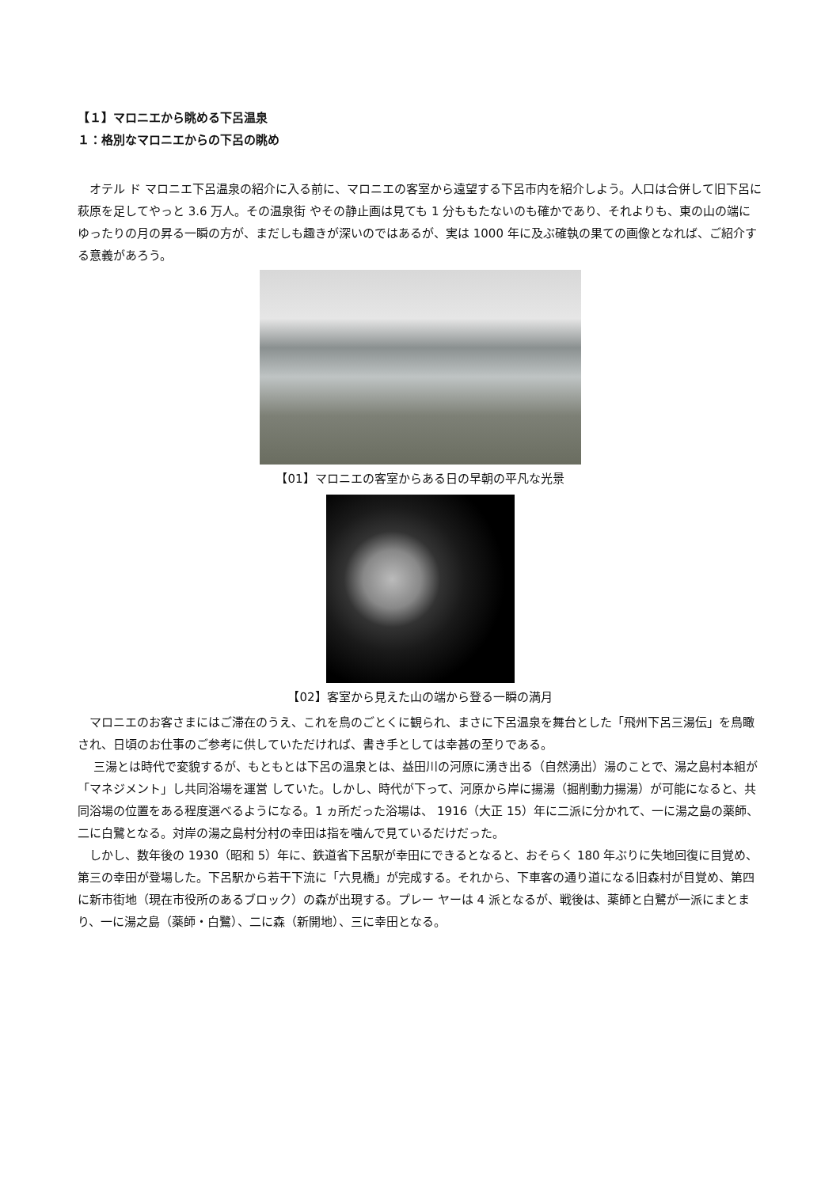【１】マロニエから眺める下呂温泉
１：格別なマロニエからの下呂の眺め
オテル ド マロニエ下呂温泉の紹介に入る前に、マロニエの客室から遠望する下呂市内を紹介しよう。人口は合併して旧下呂に萩原を足してやっと 3.6 万人。その温泉街 やその静止画は見ても 1 分ももたないのも確かであり、それよりも、東の山の端にゆったりの月の昇る一瞬の方が、まだしも趣きが深いのではあるが、実は 1000 年に及ぶ確執の果ての画像となれば、ご紹介する意義があろう。
【01】マロニエの客室からある日の早朝の平凡な光景
【02】客室から見えた山の端から登る一瞬の満月
マロニエのお客さまにはご滞在のうえ、これを鳥のごとくに観られ、まさに下呂温泉を舞台とした「飛州下呂三湯伝」を鳥瞰され、日頃のお仕事のご参考に供していただければ、書き手としては幸甚の至りである。
三湯とは時代で変貌するが、もともとは下呂の温泉とは、益田川の河原に湧き出る（自然湧出）湯のことで、湯之島村本組が「マネジメント」し共同浴場を運営 していた。しかし、時代が下って、河原から岸に揚湯（掘削動力揚湯）が可能になると、共同浴場の位置をある程度選べるようになる。1 ヵ所だった浴場は、 1916（大正 15）年に二派に分かれて、一に湯之島の薬師、二に白鷺となる。対岸の湯之島村分村の幸田は指を噛んで見ているだけだった。
しかし、数年後の 1930（昭和 5）年に、鉄道省下呂駅が幸田にできるとなると、おそらく 180 年ぶりに失地回復に目覚め、第三の幸田が登場した。下呂駅から若干下流に「六見橋」が完成する。それから、下車客の通り道になる旧森村が目覚め、第四に新市街地（現在市役所のあるブロック）の森が出現する。プレー ヤーは 4 派となるが、戦後は、薬師と白鷺が一派にまとまり、一に湯之島（薬師・白鷺）、二に森（新開地）、三に幸田となる。